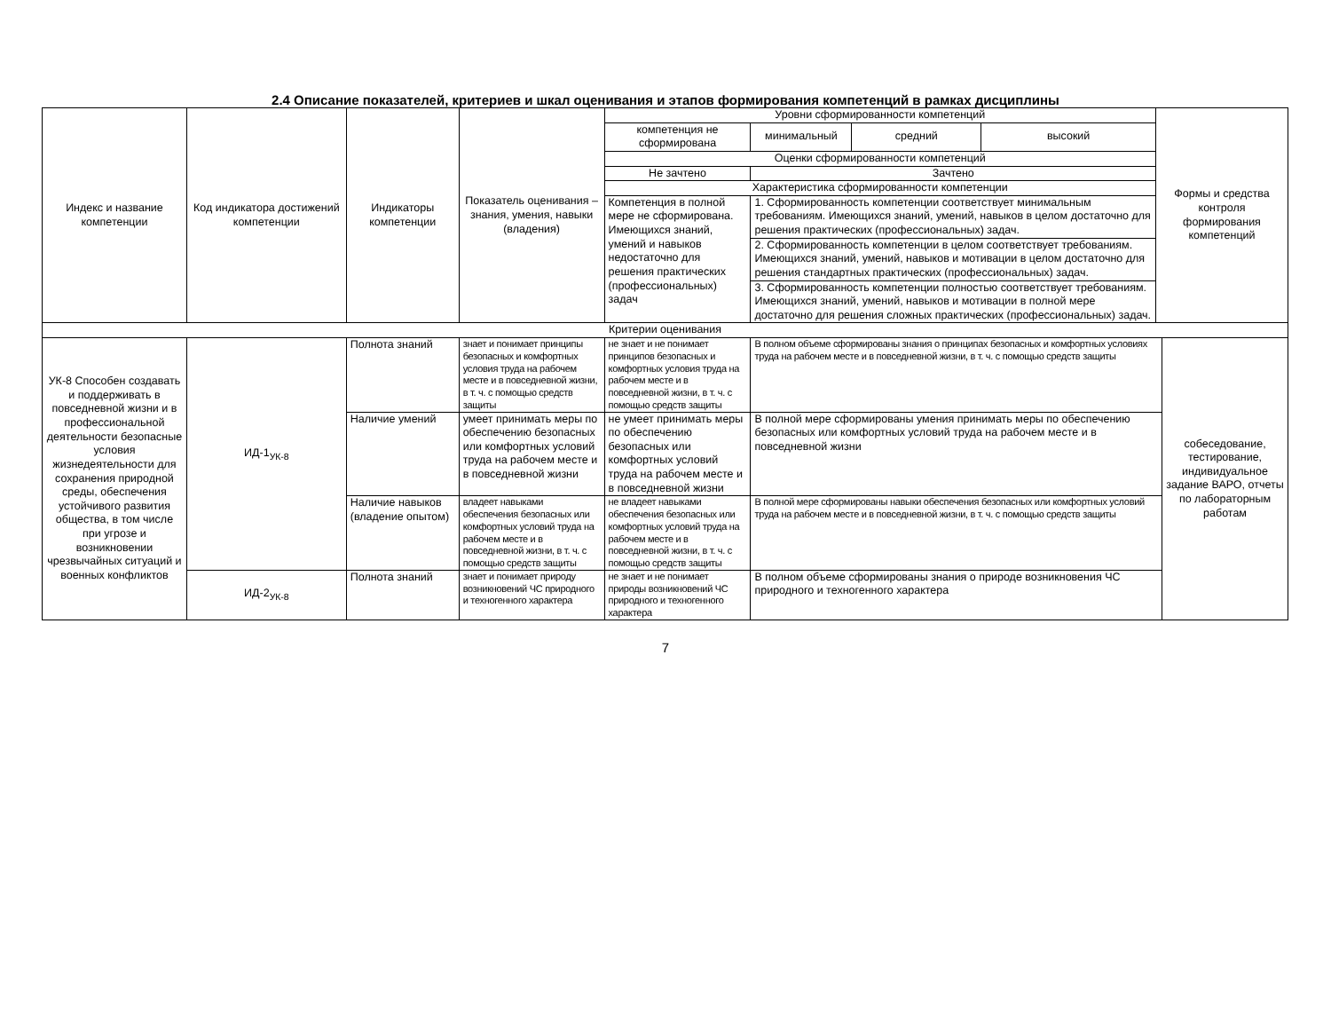2.4 Описание показателей, критериев и шкал оценивания и этапов формирования компетенций в рамках дисциплины
| Индекс и название компетенции | Код индикатора достижений компетенции | Индикаторы компетенции | Показатель оценивания – знания, умения, навыки (владения) | Уровни сформированности компетенций | | | | Формы и средства контроля формирования компетенций | |
| --- | --- | --- | --- | --- | --- | --- | --- | --- | --- |
| | | | | компетенция не сформирована | минимальный | средний | высокий | | |
| | | | | Оценки сформированности компетенций | | | | | |
| | | | | Не зачтено | Зачтено | | | | |
| | | | | Характеристика сформированности компетенции | | | | | |
| | | | | Компетенция в полной мере не сформирована. Имеющихся знаний, умений и навыков недостаточно для решения практических (профессиональных) задач | 1. Сформированность компетенции соответствует минимальным требованиям. Имеющихся знаний, умений, навыков в целом достаточно для решения практических (профессиональных) задач. | | | | |
| | | | | | 2. Сформированность компетенции в целом соответствует требованиям. Имеющихся знаний, умений, навыков и мотивации в целом достаточно для решения стандартных практических (профессиональных) задач. | | | | |
| | | | | | 3. Сформированность компетенции полностью соответствует требованиям. Имеющихся знаний, умений, навыков и мотивации в полной мере достаточно для решения сложных практических (профессиональных) задач. | | | | |
| Критерии оценивания | | | | | | | | | |
| УК-8 Способен создавать и поддерживать в повседневной жизни и в профессиональной деятельности безопасные условия жизнедеятельности для сохранения природной среды, обеспечения устойчивого развития общества, в том числе при угрозе и возникновении чрезвычайных ситуаций и военных конфликтов | ИД-1<sub>УК-8</sub> | Полнота знаний | знает и понимает принципы безопасных и комфортных условия труда на рабочем месте и в повседневной жизни, в т. ч. с помощью средств защиты | не знает и не понимает принципов безопасных и комфортных условия труда на рабочем месте и в повседневной жизни, в т. ч. с помощью средств защиты | В полном объеме сформированы знания о принципах безопасных и комфортных условиях труда на рабочем месте и в повседневной жизни, в т. ч. с помощью средств защиты | | | | собеседование, тестирование, индивидуальное задание ВАРО, отчеты по лабораторным работам |
| | | Наличие умений | умеет принимать меры по обеспечению безопасных или комфортных условий труда на рабочем месте и в повседневной жизни | не умеет принимать меры по обеспечению безопасных или комфортных условий труда на рабочем месте и в повседневной жизни | В полной мере сформированы умения принимать меры по обеспечению безопасных или комфортных условий труда на рабочем месте и в повседневной жизни | | | | |
| | | Наличие навыков (владение опытом) | владеет навыками обеспечения безопасных или комфортных условий труда на рабочем месте и в повседневной жизни, в т. ч. с помощью средств защиты | не владеет навыками обеспечения безопасных или комфортных условий труда на рабочем месте и в повседневной жизни, в т. ч. с помощью средств защиты | В полной мере сформированы навыки обеспечения безопасных или комфортных условий труда на рабочем месте и в повседневной жизни, в т. ч. с помощью средств защиты | | | | |
| | ИД-2<sub>УК-8</sub> | Полнота знаний | знает и понимает природу возникновений ЧС природного и техногенного характера | не знает и не понимает природы возникновений ЧС природного и техногенного характера | В полном объеме сформированы знания о природе возникновения ЧС природного и техногенного характера | | | | |
7